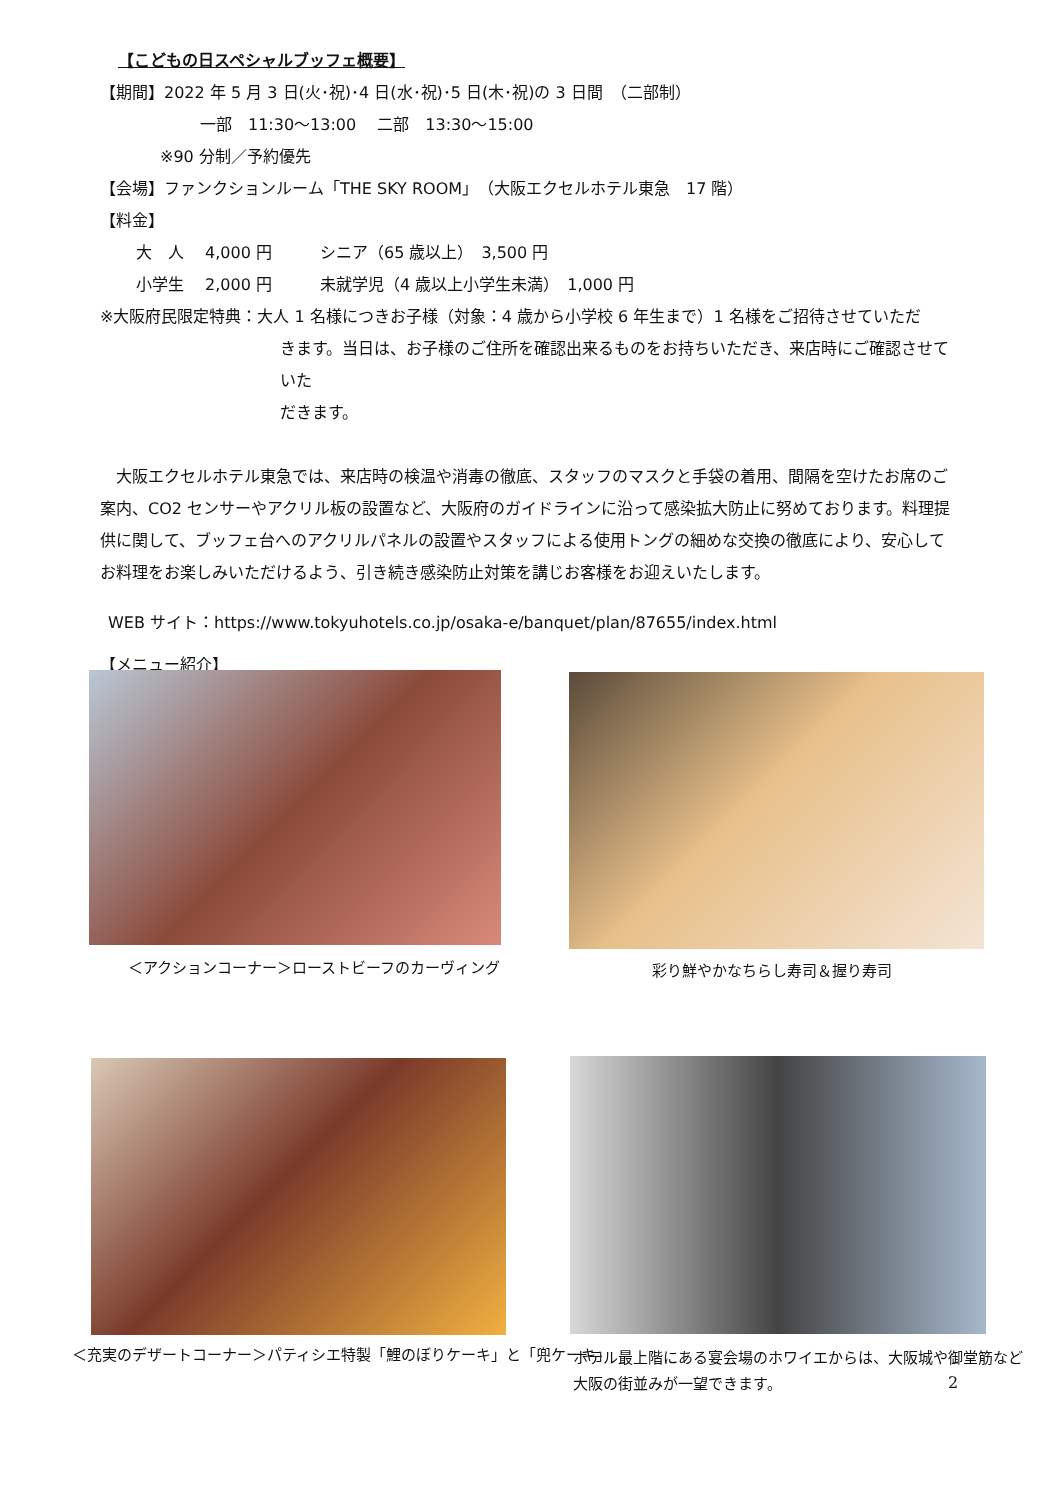【こどもの日スペシャルブッフェ概要】
【期間】2022 年 5 月 3 日(火･祝)･4 日(水･祝)･5 日(木･祝)の 3 日間　（二部制）
一部　11:30～13:00　 二部　13:30～15:00
※90 分制／予約優先
【会場】ファンクションルーム「THE SKY ROOM」（大阪エクセルホテル東急　17 階）
【料金】
大　人　 4,000 円　　　シニア（65 歳以上）　3,500 円
小学生　 2,000 円　　　未就学児（4 歳以上小学生未満）　1,000 円
※大阪府民限定特典：大人 1 名様につきお子様（対象：4 歳から小学校 6 年生まで）1 名様をご招待させていただ
きます。当日は、お子様のご住所を確認出来るものをお持ちいただき、来店時にご確認させていた
だきます。
　大阪エクセルホテル東急では、来店時の検温や消毒の徹底、スタッフのマスクと手袋の着用、間隔を空けたお席のご案内、CO2 センサーやアクリル板の設置など、大阪府のガイドラインに沿って感染拡大防止に努めております。料理提供に関して、ブッフェ台へのアクリルパネルの設置やスタッフによる使用トングの細めな交換の徹底により、安心してお料理をお楽しみいただけるよう、引き続き感染防止対策を講じお客様をお迎えいたします。
WEB サイト：https://www.tokyuhotels.co.jp/osaka-e/banquet/plan/87655/index.html
【メニュー紹介】
＜アクションコーナー＞ローストビーフのカーヴィング
彩り鮮やかなちらし寿司＆握り寿司
＜充実のデザートコーナー＞パティシエ特製「鯉のぼりケーキ」と「兜ケーキ」
ホテル最上階にある宴会場のホワイエからは、大阪城や御堂筋など
大阪の街並みが一望できます。
2